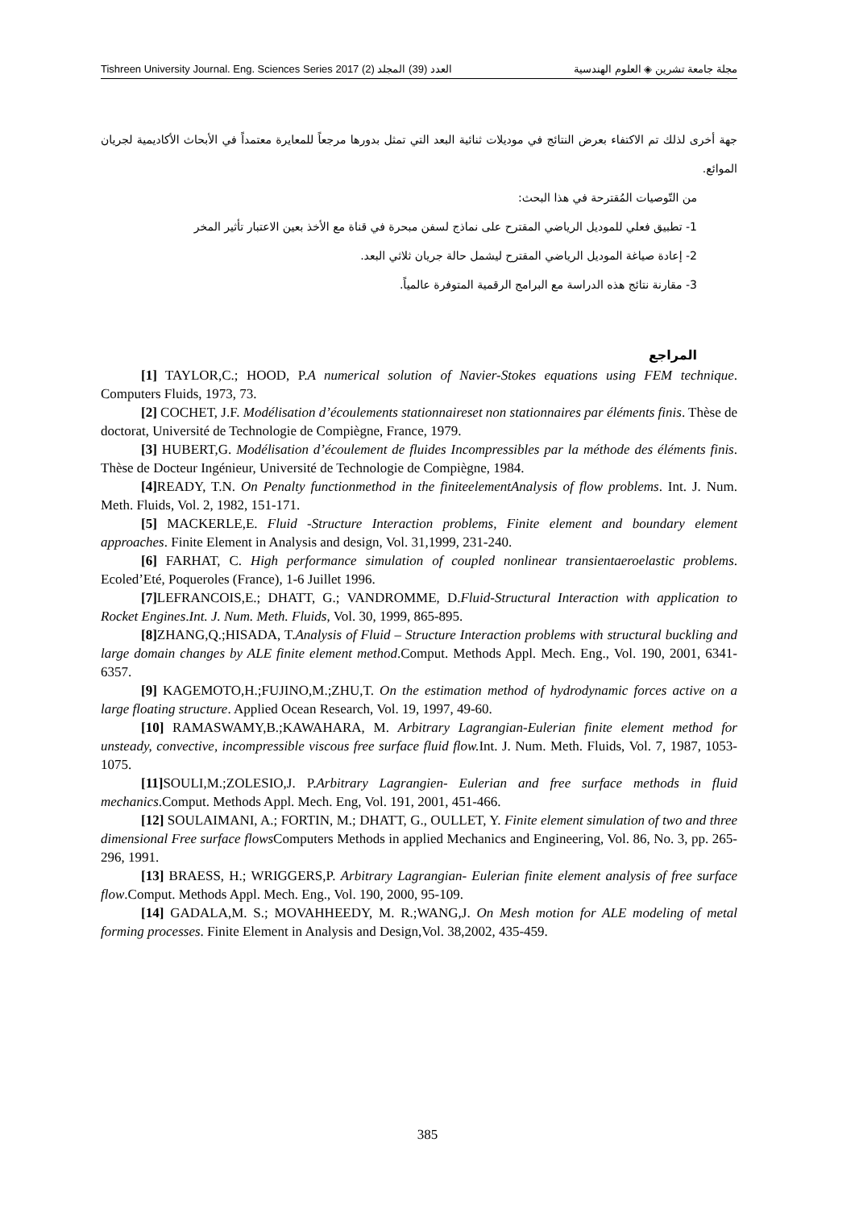Tishreen University Journal. Eng. Sciences Series 2017 (2) العدد (39) المجلد مجلة جامعة تشرين ◈ العلوم الهندسية
جهة أخرى لذلك تم الاكتفاء بعرض النتائج في موديلات ثنائية البعد التي تمثل بدورها مرجعاً للمعايرة معتمداً في الأبحاث الأكاديمية لجريان الموائع.
من التّوصيات المُقترحة في هذا البحث:
1- تطبيق فعلي للموديل الرياضي المقترح على نماذج لسفن مبحرة في قناة مع الأخذ بعين الاعتبار تأثير المخر
2- إعادة صياغة الموديل الرياضي المقترح ليشمل حالة جريان ثلاثي البعد.
3- مقارنة نتائج هذه الدراسة مع البرامج الرقمية المتوفرة عالمياً.
المراجع
[1] TAYLOR,C.; HOOD, P.A numerical solution of Navier-Stokes equations using FEM technique. Computers Fluids, 1973, 73.
[2] COCHET, J.F. Modélisation d’écoulements stationnaireset non stationnaires par éléments finis. Thèse de doctorat, Université de Technologie de Compiègne, France, 1979.
[3] HUBERT,G. Modélisation d’écoulement de fluides Incompressibles par la méthode des éléments finis. Thèse de Docteur Ingénieur, Université de Technologie de Compiègne, 1984.
[4] READY, T.N. On Penalty functionmethod in the finiteelementAnalysis of flow problems. Int. J. Num. Meth. Fluids, Vol. 2, 1982, 151-171.
[5] MACKERLE,E. Fluid -Structure Interaction problems, Finite element and boundary element approaches. Finite Element in Analysis and design, Vol. 31,1999, 231-240.
[6] FARHAT, C. High performance simulation of coupled nonlinear transientaeroelastic problems. Ecoled’Eté, Poqueroles (France), 1-6 Juillet 1996.
[7] LEFRANCOIS,E.; DHATT, G.; VANDROMME, D.Fluid-Structural Interaction with application to Rocket Engines.Int. J. Num. Meth. Fluids, Vol. 30, 1999, 865-895.
[8] ZHANG,Q.;HISADA, T.Analysis of Fluid – Structure Interaction problems with structural buckling and large domain changes by ALE finite element method.Comput. Methods Appl. Mech. Eng., Vol. 190, 2001, 6341-6357.
[9] KAGEMOTO,H.;FUJINO,M.;ZHU,T. On the estimation method of hydrodynamic forces active on a large floating structure. Applied Ocean Research, Vol. 19, 1997, 49-60.
[10] RAMASWAMY,B.;KAWAHARA, M. Arbitrary Lagrangian-Eulerian finite element method for unsteady, convective, incompressible viscous free surface fluid flow. Int. J. Num. Meth. Fluids, Vol. 7, 1987, 1053-1075.
[11] SOULI,M.;ZOLESIO,J. P.Arbitrary Lagrangien- Eulerian and free surface methods in fluid mechanics.Comput. Methods Appl. Mech. Eng, Vol. 191, 2001, 451-466.
[12] SOULAIMANI, A.; FORTIN, M.; DHATT, G., OULLET, Y. Finite element simulation of two and three dimensional Free surface flows Computers Methods in applied Mechanics and Engineering, Vol. 86, No. 3, pp. 265-296, 1991.
[13] BRAESS, H.; WRIGGERS,P. Arbitrary Lagrangian- Eulerian finite element analysis of free surface flow.Comput. Methods Appl. Mech. Eng., Vol. 190, 2000, 95-109.
[14] GADALA,M. S.; MOVAHHEEDY, M. R.;WANG,J. On Mesh motion for ALE modeling of metal forming processes. Finite Element in Analysis and Design,Vol. 38,2002, 435-459.
385